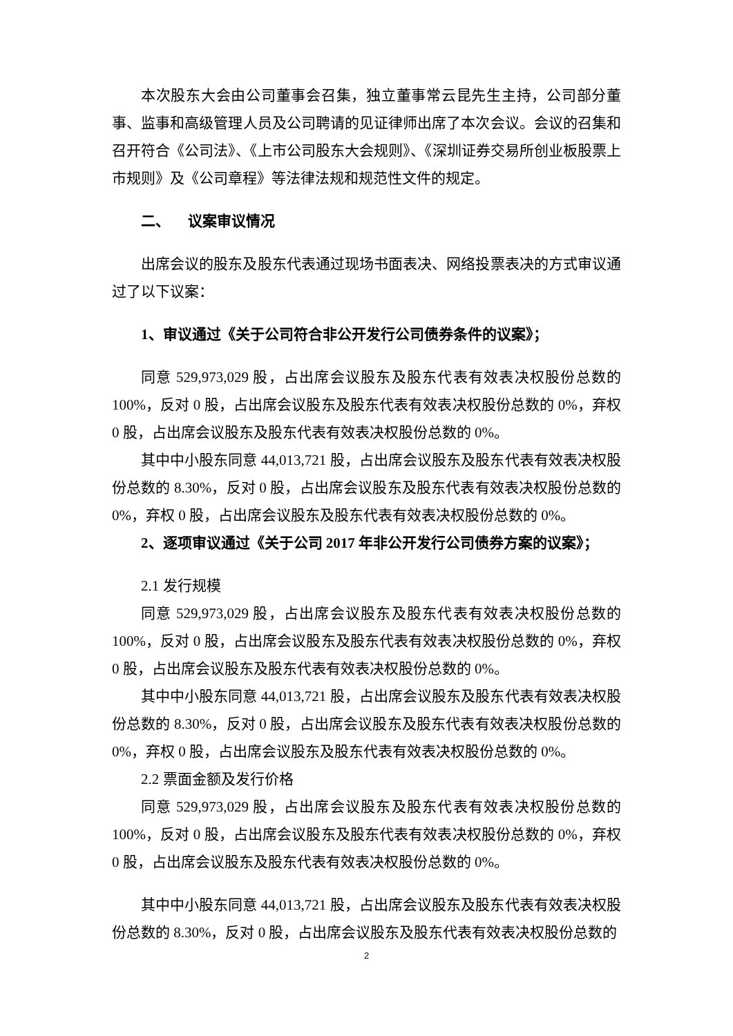本次股东大会由公司董事会召集，独立董事常云昆先生主持，公司部分董事、监事和高级管理人员及公司聘请的见证律师出席了本次会议。会议的召集和召开符合《公司法》、《上市公司股东大会规则》、《深圳证券交易所创业板股票上市规则》及《公司章程》等法律法规和规范性文件的规定。
二、 议案审议情况
出席会议的股东及股东代表通过现场书面表决、网络投票表决的方式审议通过了以下议案：
1、审议通过《关于公司符合非公开发行公司债券条件的议案》；
同意 529,973,029 股，占出席会议股东及股东代表有效表决权股份总数的100%，反对 0 股，占出席会议股东及股东代表有效表决权股份总数的 0%，弃权 0 股，占出席会议股东及股东代表有效表决权股份总数的 0%。
其中中小股东同意 44,013,721 股，占出席会议股东及股东代表有效表决权股份总数的 8.30%，反对 0 股，占出席会议股东及股东代表有效表决权股份总数的 0%，弃权 0 股，占出席会议股东及股东代表有效表决权股份总数的 0%。
2、逐项审议通过《关于公司 2017 年非公开发行公司债券方案的议案》；
2.1 发行规模
同意 529,973,029 股，占出席会议股东及股东代表有效表决权股份总数的100%，反对 0 股，占出席会议股东及股东代表有效表决权股份总数的 0%，弃权 0 股，占出席会议股东及股东代表有效表决权股份总数的 0%。
其中中小股东同意 44,013,721 股，占出席会议股东及股东代表有效表决权股份总数的 8.30%，反对 0 股，占出席会议股东及股东代表有效表决权股份总数的 0%，弃权 0 股，占出席会议股东及股东代表有效表决权股份总数的 0%。
2.2 票面金额及发行价格
同意 529,973,029 股，占出席会议股东及股东代表有效表决权股份总数的100%，反对 0 股，占出席会议股东及股东代表有效表决权股份总数的 0%，弃权 0 股，占出席会议股东及股东代表有效表决权股份总数的 0%。
其中中小股东同意 44,013,721 股，占出席会议股东及股东代表有效表决权股份总数的 8.30%，反对 0 股，占出席会议股东及股东代表有效表决权股份总数的
2